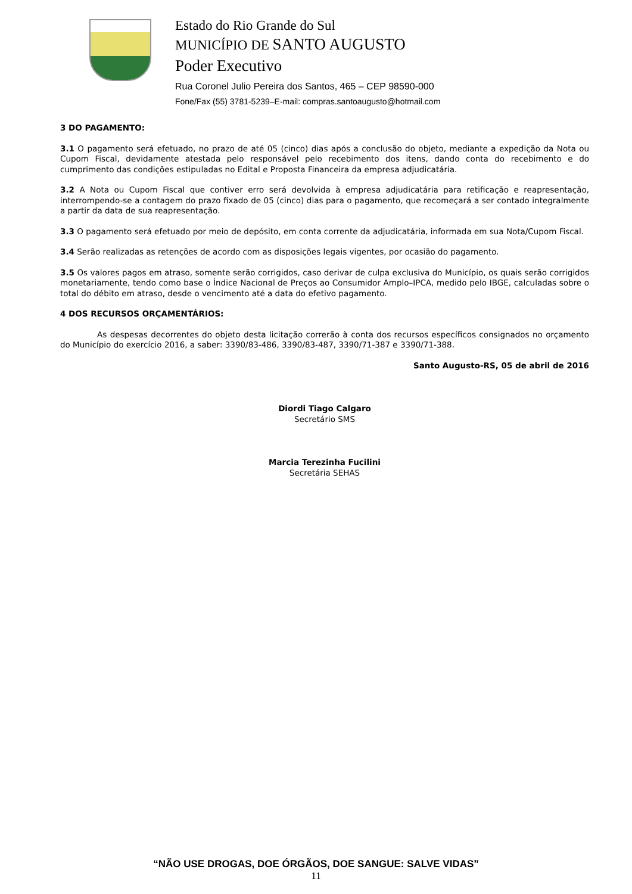Estado do Rio Grande do Sul
MUNICÍPIO DE SANTO AUGUSTO
Poder Executivo
Rua Coronel Julio Pereira dos Santos, 465 – CEP 98590-000
Fone/Fax (55) 3781-5239–E-mail: compras.santoaugusto@hotmail.com
3 DO PAGAMENTO:
3.1 O pagamento será efetuado, no prazo de até 05 (cinco) dias após a conclusão do objeto, mediante a expedição da Nota ou Cupom Fiscal, devidamente atestada pelo responsável pelo recebimento dos itens, dando conta do recebimento e do cumprimento das condições estipuladas no Edital e Proposta Financeira da empresa adjudicatária.
3.2 A Nota ou Cupom Fiscal que contiver erro será devolvida à empresa adjudicatária para retificação e reapresentação, interrompendo-se a contagem do prazo fixado de 05 (cinco) dias para o pagamento, que recomeçará a ser contado integralmente a partir da data de sua reapresentação.
3.3 O pagamento será efetuado por meio de depósito, em conta corrente da adjudicatária, informada em sua Nota/Cupom Fiscal.
3.4 Serão realizadas as retenções de acordo com as disposições legais vigentes, por ocasião do pagamento.
3.5 Os valores pagos em atraso, somente serão corrigidos, caso derivar de culpa exclusiva do Município, os quais serão corrigidos monetariamente, tendo como base o Índice Nacional de Preços ao Consumidor Amplo–IPCA, medido pelo IBGE, calculadas sobre o total do débito em atraso, desde o vencimento até a data do efetivo pagamento.
4 DOS RECURSOS ORÇAMENTÁRIOS:
As despesas decorrentes do objeto desta licitação correrão à conta dos recursos específicos consignados no orçamento do Município do exercício 2016, a saber: 3390/83-486, 3390/83-487, 3390/71-387 e 3390/71-388.
Santo Augusto-RS, 05 de abril de 2016
Diordi Tiago Calgaro
Secretário SMS
Marcia Terezinha Fucilini
Secretária SEHAS
“NÃO USE DROGAS, DOE ÓRGÃOS, DOE SANGUE: SALVE VIDAS”
11